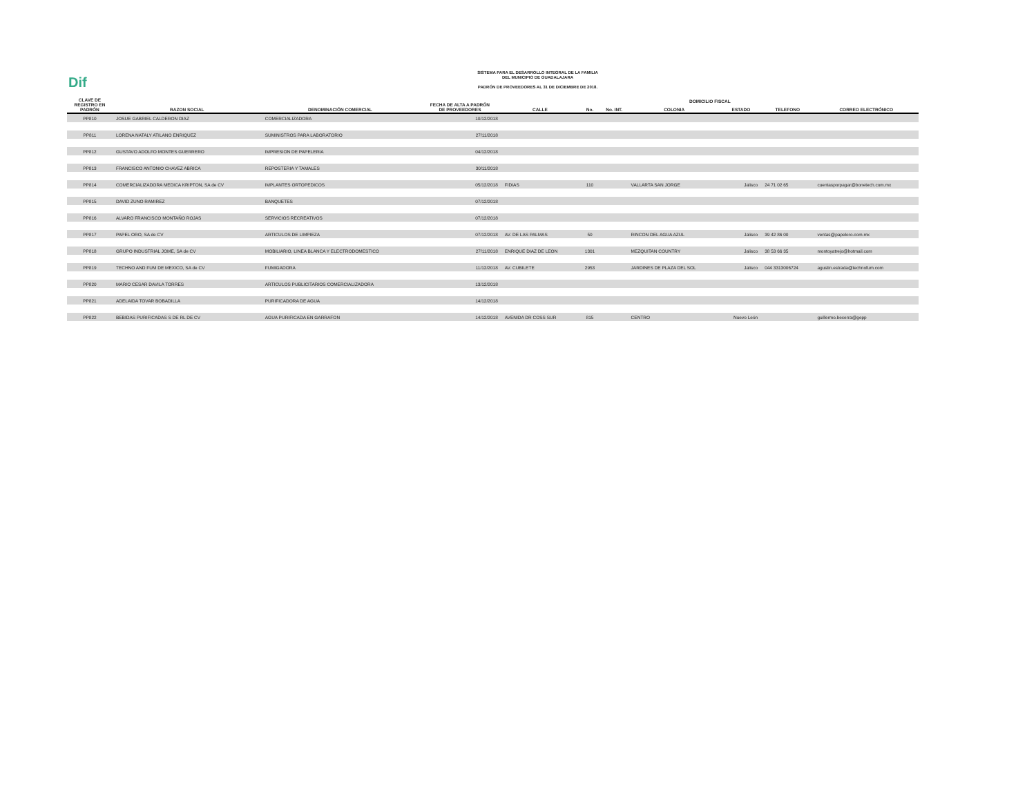Dif
SISTEMA PARA EL DESARROLLO INTEGRAL DE LA FAMILIA
DEL MUNICIPIO DE GUADALAJARA
PADRÓN DE PROVEEDORES AL 31 DE DICIEMBRE DE 2018.
| CLAVE DE REGISTRO EN PADRÓN | RAZON SOCIAL | DENOMINACIÓN COMERCIAL | FECHA DE ALTA A PADRÓN DE PROVEEDORES | DOMICILIO FISCAL | | | | | | |
| --- | --- | --- | --- | --- | --- | --- | --- | --- | --- | --- |
| | | | | CALLE | No. | No. INT. | COLONIA | ESTADO | TELEFONO | CORREO ELECTRÓNICO |
| PP810 | JOSUE GABRIEL CALDERON DIAZ | COMERCIALIZADORA | 10/12/2018 | | | | | | | |
| PP811 | LORENA NATALY ATILANO ENRIQUEZ | SUMINISTROS PARA LABORATORIO | 27/11/2018 | | | | | | | |
| PP812 | GUSTAVO ADOLFO MONTES GUERRERO | IMPRESION DE PAPELERIA | 04/12/2018 | | | | | | | |
| PP813 | FRANCISCO ANTONIO CHAVEZ ABRICA | REPOSTERIA Y TAMALES | 30/11/2018 | | | | | | | |
| PP814 | COMERCIALIZADORA MEDICA KRIPTON, SA de CV | IMPLANTES ORTOPEDICOS | 05/12/2018 | FIDIAS | 110 | | VALLARTA SAN JORGE | Jalisco | 24 71 02 65 | cuentasporpagar@bonetech.com.mx |
| PP815 | DAVID ZUNO RAMIREZ | BANQUETES | 07/12/2018 | | | | | | | |
| PP816 | ALVARO FRANCISCO MONTAÑO ROJAS | SERVICIOS RECREATIVOS | 07/12/2018 | | | | | | | |
| PP817 | PAPEL ORO, SA de CV | ARTICULOS DE LIMPIEZA | 07/12/2018 | AV. DE LAS PALMAS | 50 | | RINCON DEL AGUA AZUL | Jalisco | 39 42 86 00 | ventas@papeloro.com.mx |
| PP818 | GRUPO INDUSTRIAL JOME, SA de CV | MOBILIARIO, LINEA BLANCA Y ELECTRODOMESTICO | 27/11/2018 | ENRIQUE DIAZ DE LEON | 1301 | | MEZQUITAN COUNTRY | Jalisco | 38 53 66 35 | montoyatrejo@hotmail.com |
| PP819 | TECHNO AND FUM DE MEXICO, SA de CV | FUMIGADORA | 11/12/2018 | AV. CUBILETE | 2953 | | JARDINES DE PLAZA DEL SOL | Jalisco | 044 3313006724 | agustin.estrada@technofum.com |
| PP820 | MARIO CESAR DAVILA TORRES | ARTICULOS PUBLICITARIOS COMERCIALIZADORA | 13/12/2018 | | | | | | | |
| PP821 | ADELAIDA TOVAR BOBADILLA | PURIFICADORA DE AGUA | 14/12/2018 | | | | | | | |
| PP822 | BEBIDAS PURIFICADAS S DE RL DE CV | AGUA PURIFICADA EN GARRAFON | 14/12/2018 | AVENIDA DR COSS SUR | 815 | | CENTRO | Nuevo León | | guillermo.becerra@gepp |